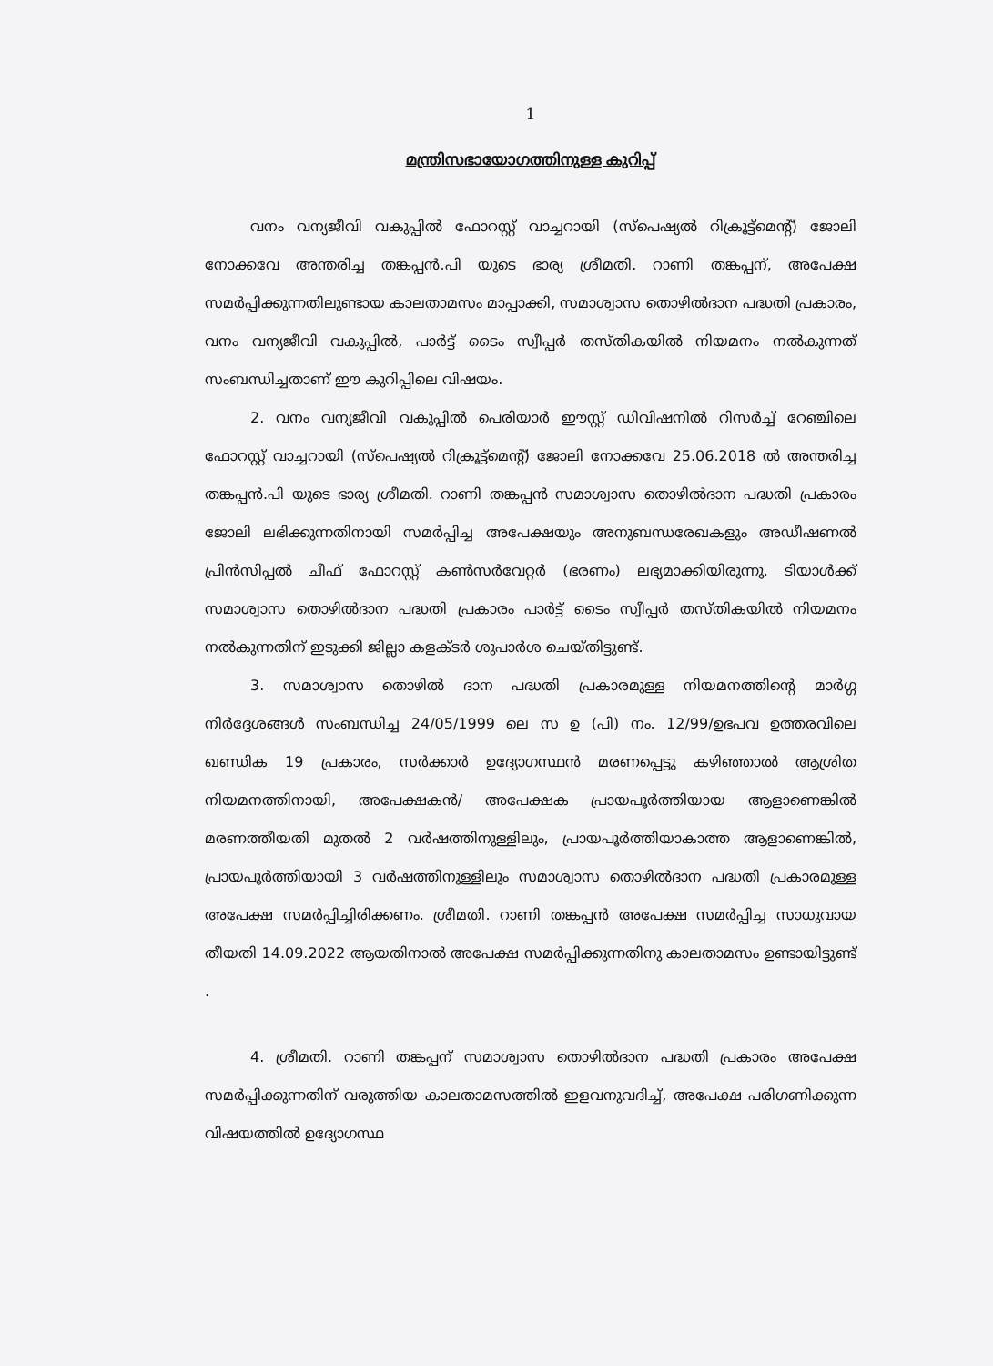1
മന്ത്രിസഭായോഗത്തിനുള്ള കുറിപ്പ്
വനം വന്യജീവി വകുപ്പിൽ ഫോറസ്റ്റ് വാച്ചറായി (സ്പെഷ്യൽ റിക്രൂട്ട്മെന്റ്) ജോലി നോക്കവേ അന്തരിച്ച തങ്കപ്പൻ.പി യുടെ ഭാര്യ ശ്രീമതി. റാണി തങ്കപ്പന്, അപേക്ഷ സമർപ്പിക്കുന്നതിലുണ്ടായ കാലതാമസം മാപ്പാക്കി, സമാശ്വാസ തൊഴിൽദാന പദ്ധതി പ്രകാരം, വനം വന്യജീവി വകുപ്പിൽ, പാർട്ട് ടൈം സ്വീപ്പർ തസ്തികയിൽ നിയമനം നൽകുന്നത് സംബന്ധിച്ചതാണ് ഈ കുറിപ്പിലെ വിഷയം.
2. വനം വന്യജീവി വകുപ്പിൽ പെരിയാർ ഈസ്റ്റ് ഡിവിഷനിൽ റിസർച്ച് റേഞ്ചിലെ ഫോറസ്റ്റ് വാച്ചറായി (സ്പെഷ്യൽ റിക്രൂട്ട്മെന്റ്) ജോലി നോക്കവേ 25.06.2018 ൽ അന്തരിച്ച തങ്കപ്പൻ.പി യുടെ ഭാര്യ ശ്രീമതി. റാണി തങ്കപ്പൻ സമാശ്വാസ തൊഴിൽദാന പദ്ധതി പ്രകാരം ജോലി ലഭിക്കുന്നതിനായി സമർപ്പിച്ച അപേക്ഷയും അനുബന്ധരേഖകളും അഡീഷണൽ പ്രിൻസിപ്പൽ ചീഫ് ഫോറസ്റ്റ് കൺസർവേറ്റർ (ഭരണം) ലഭ്യമാക്കിയിരുന്നു. ടിയാൾക്ക് സമാശ്വാസ തൊഴിൽദാന പദ്ധതി പ്രകാരം പാർട്ട് ടൈം സ്വീപ്പർ തസ്തികയിൽ നിയമനം നൽകുന്നതിന് ഇടുക്കി ജില്ലാ കളക്ടർ ശുപാർശ ചെയ്തിട്ടുണ്ട്.
3. സമാശ്വാസ തൊഴിൽ ദാന പദ്ധതി പ്രകാരമുള്ള നിയമനത്തിന്റെ മാർഗ്ഗ നിർദ്ദേശങ്ങൾ സംബന്ധിച്ച 24/05/1999 ലെ സ ഉ (പി) നം. 12/99/ഉഭപവ ഉത്തരവിലെ ഖണ്ഡിക 19 പ്രകാരം, സർക്കാർ ഉദ്യോഗസ്ഥൻ മരണപ്പെട്ടു കഴിഞ്ഞാൽ ആശ്രിത നിയമനത്തിനായി, അപേക്ഷകൻ/ അപേക്ഷക പ്രായപൂർത്തിയായ ആളാണെങ്കിൽ മരണത്തീയതി മുതൽ 2 വർഷത്തിനുള്ളിലും, പ്രായപൂർത്തിയാകാത്ത ആളാണെങ്കിൽ, പ്രായപൂർത്തിയായി 3 വർഷത്തിനുള്ളിലും സമാശ്വാസ തൊഴിൽദാന പദ്ധതി പ്രകാരമുള്ള അപേക്ഷ സമർപ്പിച്ചിരിക്കണം. ശ്രീമതി. റാണി തങ്കപ്പൻ അപേക്ഷ സമർപ്പിച്ച സാധുവായ തീയതി 14.09.2022 ആയതിനാൽ അപേക്ഷ സമർപ്പിക്കുന്നതിനു കാലതാമസം ഉണ്ടായിട്ടുണ്ട് .
4. ശ്രീമതി. റാണി തങ്കപ്പന് സമാശ്വാസ തൊഴിൽദാന പദ്ധതി പ്രകാരം അപേക്ഷ സമർപ്പിക്കുന്നതിന് വരുത്തിയ കാലതാമസത്തിൽ ഇളവനുവദിച്ച്, അപേക്ഷ പരിഗണിക്കുന്ന വിഷയത്തിൽ ഉദ്യോഗസ്ഥ